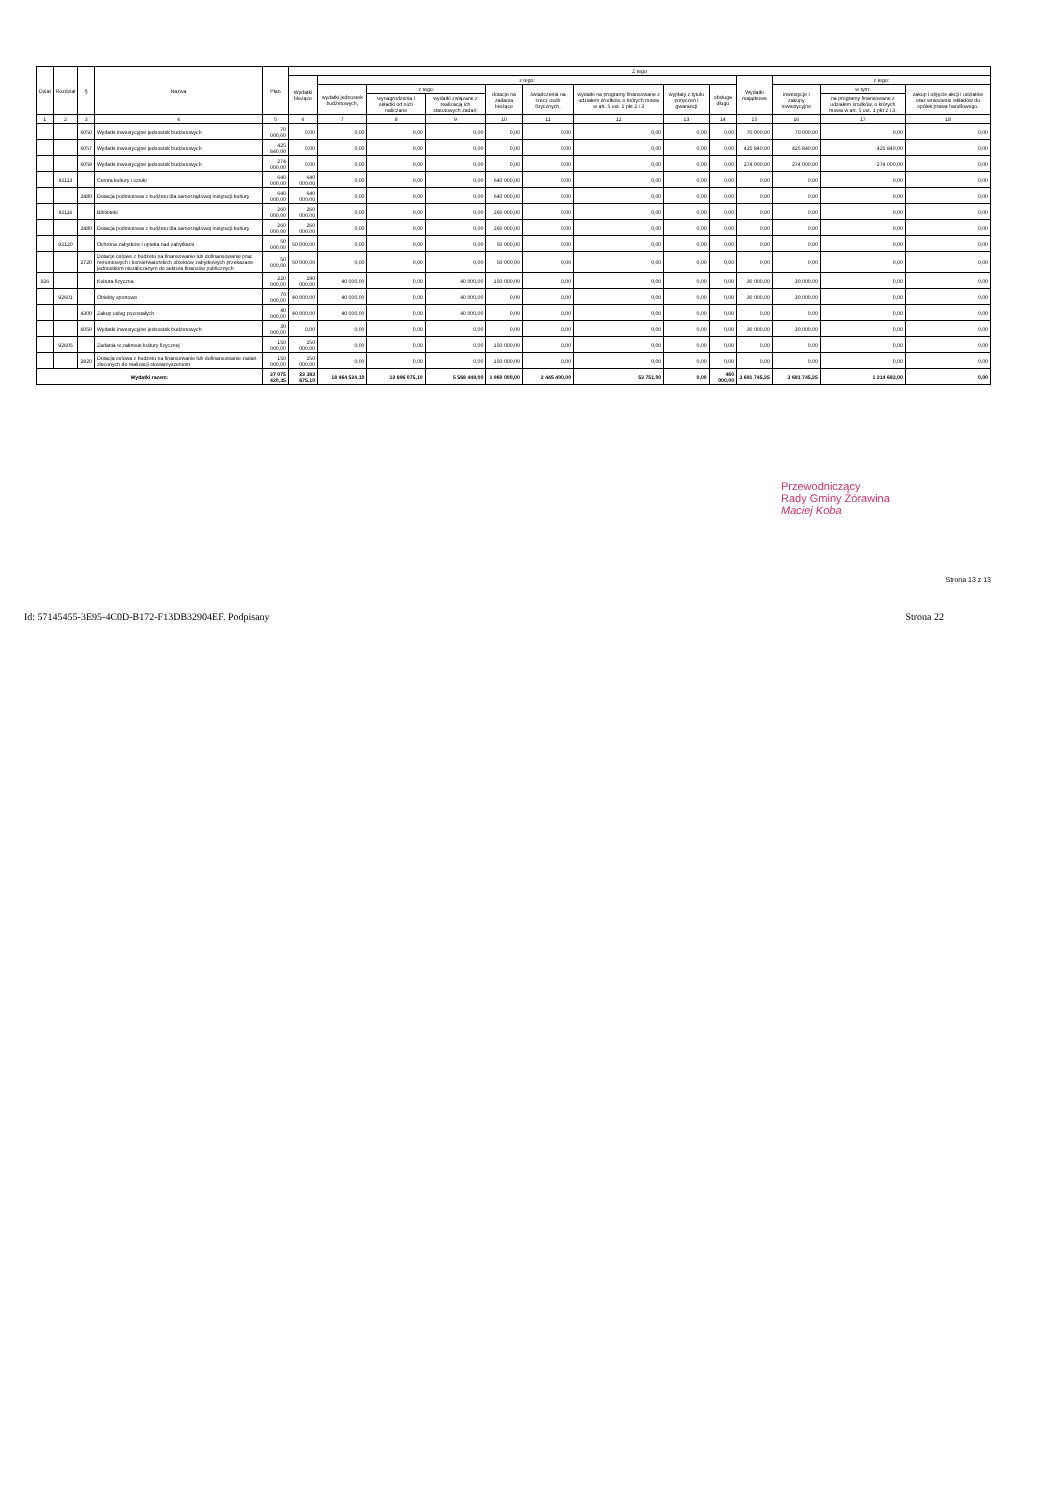| Dział | Rozdział | § | Nazwa | Plan | Z tego | | | | | | | | | | | | |
| --- | --- | --- | --- | --- | --- | --- | --- | --- | --- | --- | --- | --- | --- | --- | --- | --- | --- |
| | | | | | Wydatki bieżące | z tego: | | | | | | | | Wydatki majątkowe | z tego: | | |
| | | | | | | wydatki jednostek budżetowych, | z tego: | | dotacje na zadania bieżące | świadczenia na rzecz osób fizycznych; | wydatki na programy finansowane z udziałem środków, o których mowa w art. 5 ust. 1 pkt 2 i 3 | wypłaty z tytułu poręczeń i gwarancji | obsługa długu | | inwestycje i zakupy inwestycyjne | w tym: | zakup i objęcie akcji i udziałów oraz wniesienie wkładów do spółek prawa handlowego. |
| | | | | | | | wynagrodzenia i składki od nich naliczane | wydatki związane z realizacją ich statutowych zadań; | | | | | | | | na programy finansowane z udziałem środków, o których mowa w art. 5 ust. 1 pkt 2 i 3, | |
| 1 | 2 | 3 | 4 | 5 | 6 | 7 | 8 | 9 | 10 | 11 | 12 | 13 | 14 | 15 | 16 | 17 | 18 |
| | | 6050 | Wydatki inwestycyjne jednostek budżetowych | 70 000,00 | 0,00 | 0,00 | 0,00 | 0,00 | 0,00 | 0,00 | 0,00 | 0,00 | 0,00 | 70 000,00 | 70 000,00 | 0,00 | 0,00 |
| | | 6057 | Wydatki inwestycyjne jednostek budżetowych | 425 840,00 | 0,00 | 0,00 | 0,00 | 0,00 | 0,00 | 0,00 | 0,00 | 0,00 | 0,00 | 425 840,00 | 425 840,00 | 425 840,00 | 0,00 |
| | | 6059 | Wydatki inwestycyjne jednostek budżetowych | 274 000,00 | 0,00 | 0,00 | 0,00 | 0,00 | 0,00 | 0,00 | 0,00 | 0,00 | 0,00 | 274 000,00 | 274 000,00 | 274 000,00 | 0,00 |
| | 92113 | | Centra kultury i sztuki | 640 000,00 | 640 000,00 | 0,00 | 0,00 | 0,00 | 640 000,00 | 0,00 | 0,00 | 0,00 | 0,00 | 0,00 | 0,00 | 0,00 | 0,00 |
| | | 2480 | Dotacja podmiotowa z budżetu dla samorządowej instytucji kultury | 640 000,00 | 640 000,00 | 0,00 | 0,00 | 0,00 | 640 000,00 | 0,00 | 0,00 | 0,00 | 0,00 | 0,00 | 0,00 | 0,00 | 0,00 |
| | 92116 | | Biblioteki | 260 000,00 | 260 000,00 | 0,00 | 0,00 | 0,00 | 260 000,00 | 0,00 | 0,00 | 0,00 | 0,00 | 0,00 | 0,00 | 0,00 | 0,00 |
| | | 2480 | Dotacja podmiotowa z budżetu dla samorządowej instytucji kultury | 260 000,00 | 260 000,00 | 0,00 | 0,00 | 0,00 | 260 000,00 | 0,00 | 0,00 | 0,00 | 0,00 | 0,00 | 0,00 | 0,00 | 0,00 |
| | 92120 | | Ochrona zabytków i opieka nad zabytkami | 50 000,00 | 50 000,00 | 0,00 | 0,00 | 0,00 | 50 000,00 | 0,00 | 0,00 | 0,00 | 0,00 | 0,00 | 0,00 | 0,00 | 0,00 |
| | | 2720 | Dotacje celowe z budżetu na finansowanie lub dofinansowanie prac remontowych i konserwatorskich obiektów zabytkowych przekazane jednostkom niezaliczanym do sektora finansów publicznych | 50 000,00 | 50 000,00 | 0,00 | 0,00 | 0,00 | 50 000,00 | 0,00 | 0,00 | 0,00 | 0,00 | 0,00 | 0,00 | 0,00 | 0,00 |
| 926 | | | Kultura fizyczna | 220 000,00 | 190 000,00 | 40 000,00 | 0,00 | 40 000,00 | 150 000,00 | 0,00 | 0,00 | 0,00 | 0,00 | 30 000,00 | 30 000,00 | 0,00 | 0,00 |
| | 92601 | | Obiekty sportowe | 70 000,00 | 40 000,00 | 40 000,00 | 0,00 | 40 000,00 | 0,00 | 0,00 | 0,00 | 0,00 | 0,00 | 30 000,00 | 30 000,00 | 0,00 | 0,00 |
| | | 4300 | Zakup usług pozostałych | 40 000,00 | 40 000,00 | 40 000,00 | 0,00 | 40 000,00 | 0,00 | 0,00 | 0,00 | 0,00 | 0,00 | 0,00 | 0,00 | 0,00 | 0,00 |
| | | 6050 | Wydatki inwestycyjne jednostek budżetowych | 30 000,00 | 0,00 | 0,00 | 0,00 | 0,00 | 0,00 | 0,00 | 0,00 | 0,00 | 0,00 | 30 000,00 | 30 000,00 | 0,00 | 0,00 |
| | 92605 | | Zadania w zakresie kultury fizycznej | 150 000,00 | 150 000,00 | 0,00 | 0,00 | 0,00 | 150 000,00 | 0,00 | 0,00 | 0,00 | 0,00 | 0,00 | 0,00 | 0,00 | 0,00 |
| | | 2820 | Dotacja celowa z budżetu na finansowanie lub dofinansowanie zadań zleconych do realizacji stowarzyszeniom | 150 000,00 | 150 000,00 | 0,00 | 0,00 | 0,00 | 150 000,00 | 0,00 | 0,00 | 0,00 | 0,00 | 0,00 | 0,00 | 0,00 | 0,00 |
| Wydatki razem: | | | | 27 075 420,35 | 23 383 675,10 | 18 464 524,10 | 12 896 075,10 | 5 568 449,00 | 1 960 000,00 | 2 445 400,00 | 53 751,00 | 0,00 | 460 000,00 | 3 691 745,25 | 3 691 745,25 | 1 214 693,00 | 0,00 |
Przewodniczący
Rady Gminy Żórawina
Maciej Koba
Strona 13 z 13
Id: 57145455-3E95-4C0D-B172-F13DB32904EF. Podpisany Strona 22